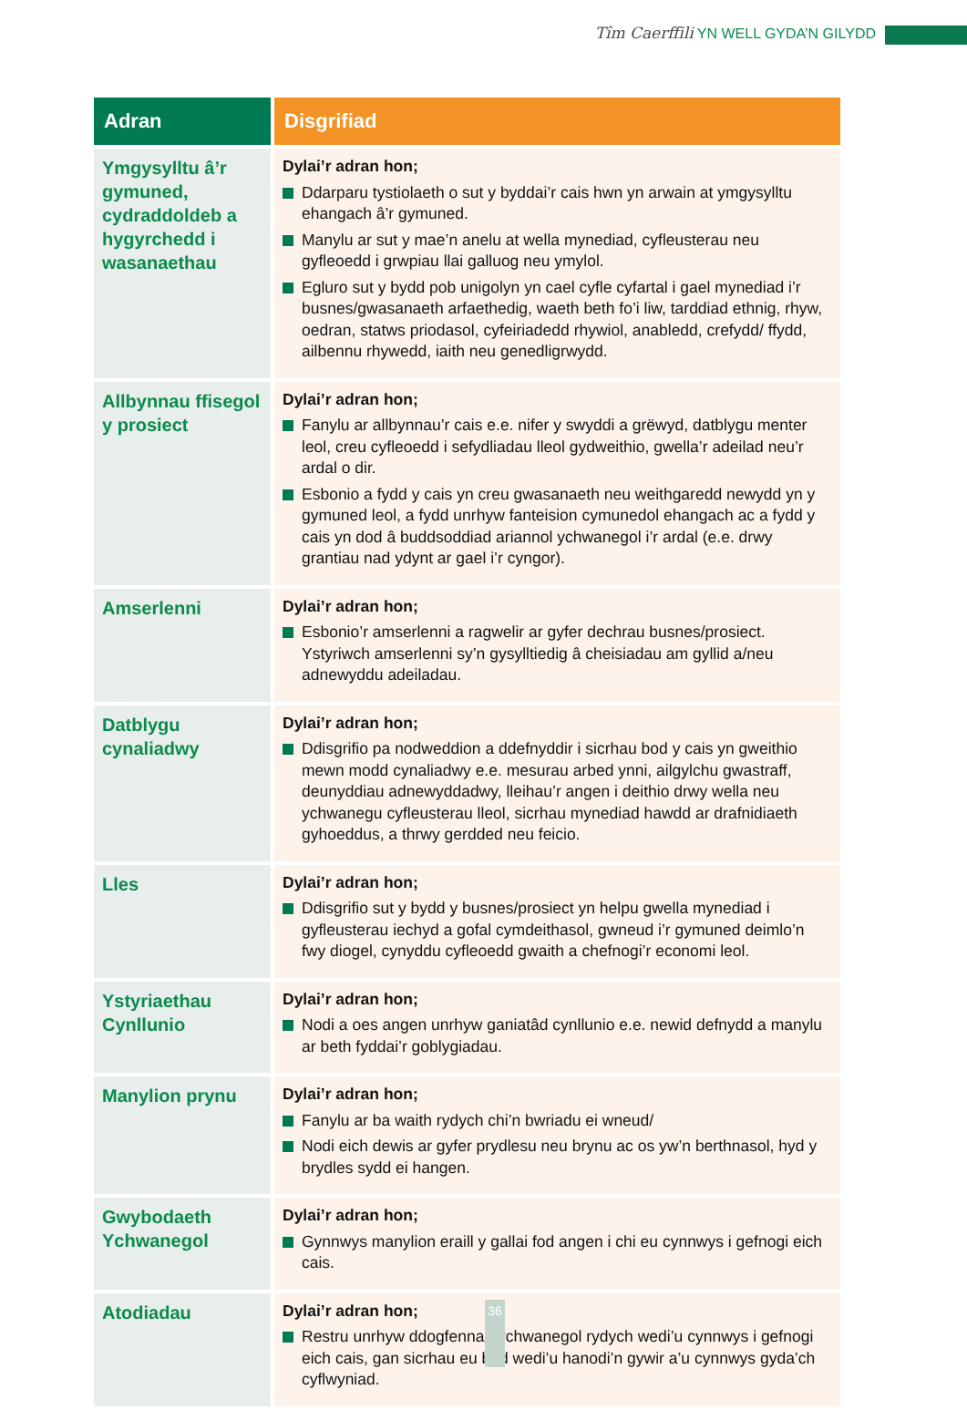Tîm Caerffili YN WELL GYDA’N GILYDD
| Adran | Disgrifiad |
| --- | --- |
| Ymgysylltu â’r gymuned, cydraddoldeb a hygyrchedd i wasanaethau | Dylai’r adran hon; Ddarparu tystiolaeth o sut y byddai’r cais hwn yn arwain at ymgysylltu ehangach â’r gymuned. Manylu ar sut y mae’n anelu at wella mynediad, cyfleusterau neu gyfleoedd i grwpiau llai galluog neu ymylol. Egluro sut y bydd pob unigolyn yn cael cyfle cyfartal i gael mynediad i’r busnes/gwasanaeth arfaethedig, waeth beth fo’i liw, tarddiad ethnig, rhyw, oedran, statws priodasol, cyfeiriadedd rhywiol, anabledd, crefydd/ ffydd, ailbennu rhywedd, iaith neu genedligrwydd. |
| Allbynnau ffisegol y prosiect | Dylai’r adran hon; Fanylu ar allbynnau’r cais e.e. nifer y swyddi a grëwyd, datblygu menter leol, creu cyfleoedd i sefydliadau lleol gydweithio, gwella’r adeilad neu’r ardal o dir. Esbonio a fydd y cais yn creu gwasanaeth neu weithgaredd newydd yn y gymuned leol, a fydd unrhyw fanteision cymunedol ehangach ac a fydd y cais yn dod â buddsoddiad ariannol ychwanegol i’r ardal (e.e. drwy grantiau nad ydynt ar gael i’r cyngor). |
| Amserlenni | Dylai’r adran hon; Esbonio’r amserlenni a ragwelir ar gyfer dechrau busnes/prosiect. Ystyriwch amserlenni sy’n gysylltiedig â cheisiadau am gyllid a/neu adnewyddu adeiladau. |
| Datblygu cynaliadwy | Dylai’r adran hon; Ddisgrifio pa nodweddion a ddefnyddir i sicrhau bod y cais yn gweithio mewn modd cynaliadwy e.e. mesurau arbed ynni, ailgylchu gwastraff, deunyddiau adnewyddadwy, lleihau’r angen i deithio drwy wella neu ychwanegu cyfleusterau lleol, sicrhau mynediad hawdd ar drafnidiaeth gyhoeddus, a thrwy gerdded neu feicio. |
| Lles | Dylai’r adran hon; Ddisgrifio sut y bydd y busnes/prosiect yn helpu gwella mynediad i gyfleusterau iechyd a gofal cymdeithasol, gwneud i’r gymuned deimlo’n fwy diogel, cynyddu cyfleoedd gwaith a chefnogi’r economi leol. |
| Ystyriaethau Cynllunio | Dylai’r adran hon; Nodi a oes angen unrhyw ganiatâd cynllunio e.e. newid defnydd a manylu ar beth fyddai’r goblygiadau. |
| Manylion prynu | Dylai’r adran hon; Fanylu ar ba waith rydych chi’n bwriadu ei wneud/ Nodi eich dewis ar gyfer prydlesu neu brynu ac os yw’n berthnasol, hyd y brydles sydd ei hangen. |
| Gwybodaeth Ychwanegol | Dylai’r adran hon; Gynnwys manylion eraill y gallai fod angen i chi eu cynnwys i gefnogi eich cais. |
| Atodiadau | Dylai’r adran hon; Restru unrhyw ddogfennau ychwanegol rydych wedi’u cynnwys i gefnogi eich cais, gan sicrhau eu bod wedi’u hanodi’n gywir a’u cynnwys gyda’ch cyflwyniad. |
36